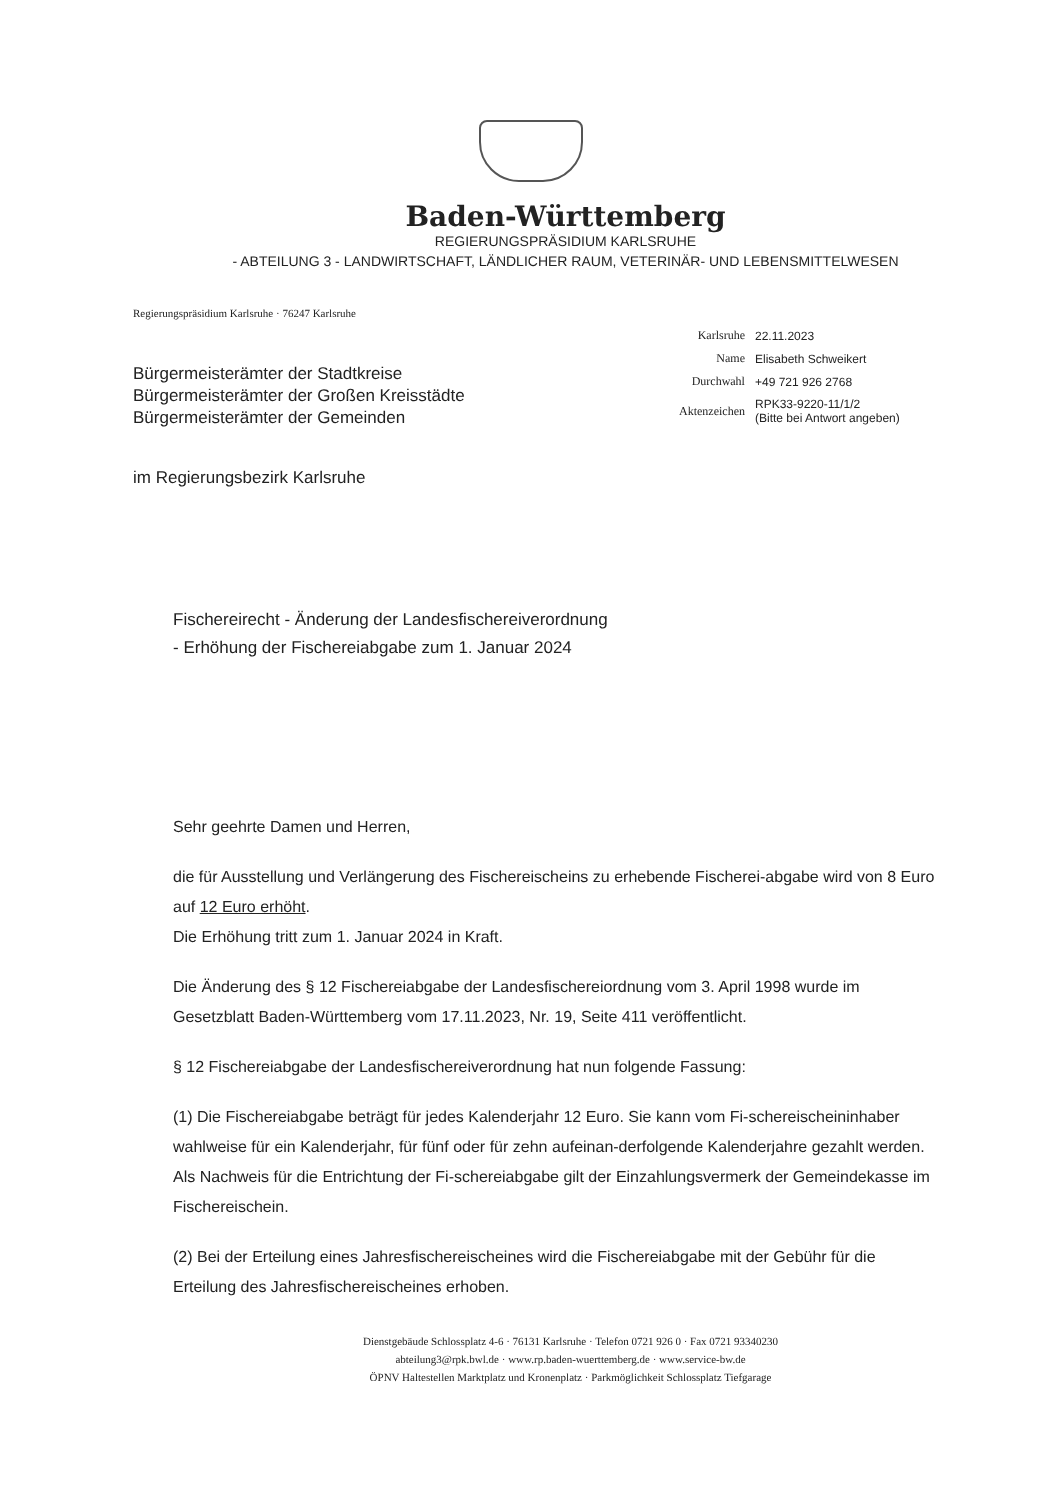Baden-Württemberg
REGIERUNGSPRÄSIDIUM KARLSRUHE
- ABTEILUNG 3 - LANDWIRTSCHAFT, LÄNDLICHER RAUM, VETERINÄR- UND LEBENSMITTELWESEN
Regierungspräsidium Karlsruhe · 76247 Karlsruhe
Bürgermeisterämter der Stadtkreise
Bürgermeisterämter der Großen Kreisstädte
Bürgermeisterämter der Gemeinden
| Karlsruhe | 22.11.2023 |
| Name | Elisabeth Schweikert |
| Durchwahl | +49 721 926 2768 |
| Aktenzeichen | RPK33-9220-11/1/2 (Bitte bei Antwort angeben) |
im Regierungsbezirk Karlsruhe
Fischereirecht - Änderung der Landesfischereiverordnung
- Erhöhung der Fischereiabgabe zum 1. Januar 2024
Sehr geehrte Damen und Herren,
die für Ausstellung und Verlängerung des Fischereischeins zu erhebende Fischerei-abgabe wird von 8 Euro auf 12 Euro erhöht.
Die Erhöhung tritt zum 1. Januar 2024 in Kraft.
Die Änderung des § 12 Fischereiabgabe der Landesfischereiordnung vom 3. April 1998 wurde im Gesetzblatt Baden-Württemberg vom 17.11.2023, Nr. 19, Seite 411 veröffentlicht.
§ 12 Fischereiabgabe der Landesfischereiverordnung hat nun folgende Fassung:
(1) Die Fischereiabgabe beträgt für jedes Kalenderjahr 12 Euro. Sie kann vom Fi-schereischeininhaber wahlweise für ein Kalenderjahr, für fünf oder für zehn aufeinan-derfolgende Kalenderjahre gezahlt werden. Als Nachweis für die Entrichtung der Fi-schereiabgabe gilt der Einzahlungsvermerk der Gemeindekasse im Fischereischein.
(2) Bei der Erteilung eines Jahresfischereischeines wird die Fischereiabgabe mit der Gebühr für die Erteilung des Jahresfischereischeines erhoben.
Dienstgebäude Schlossplatz 4-6 · 76131 Karlsruhe · Telefon 0721 926 0 · Fax 0721 93340230
abteilung3@rpk.bwl.de · www.rp.baden-wuerttemberg.de · www.service-bw.de
ÖPNV Haltestellen Marktplatz und Kronenplatz · Parkmöglichkeit Schlossplatz Tiefgarage